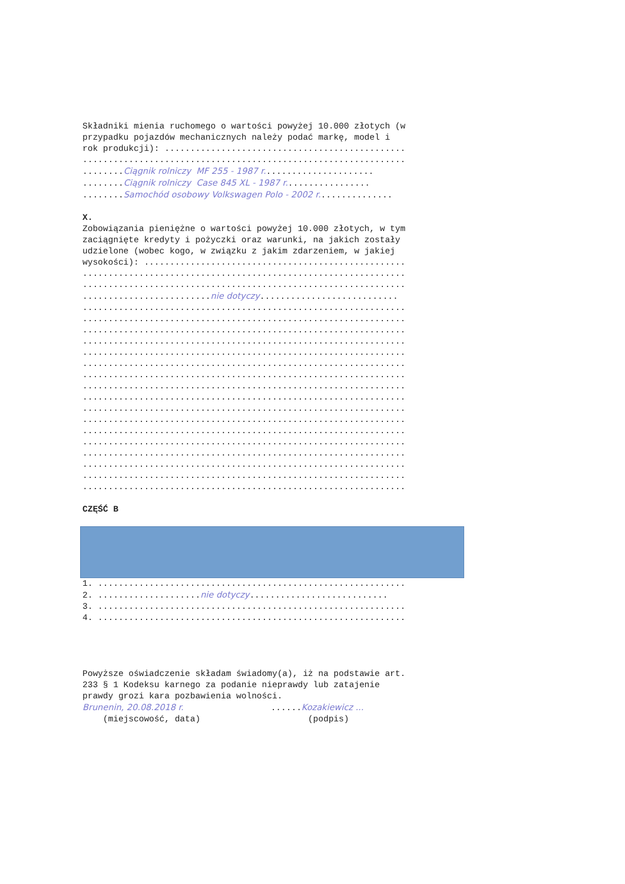Składniki mienia ruchomego o wartości powyżej 10.000 złotych (w przypadku pojazdów mechanicznych należy podać markę, model i rok produkcji): ............................................... ............................................................... ........Ciągnik rolniczy MF 255 - 1987 r...................... ........Ciągnik rolniczy Case 845 XL - 1987 r................. ........Samochód osobowy Volkswagen Polo - 2002 r............... X. Zobowiązania pieniężne o wartości powyżej 10.000 złotych, w tym zaciągnięte kredyty i pożyczki oraz warunki, na jakich zostały udzielone (wobec kogo, w związku z jakim zdarzeniem, w jakiej wysokości): ................................................... ............................................................... ............................................................... .........................nie dotyczy........................... ............................................................... ............................................................... ............................................................... ............................................................... ............................................................... ............................................................... ............................................................... ............................................................... ............................................................... ............................................................... ............................................................... ............................................................... ............................................................... ............................................................... ............................................................... ............................................................... ............................................................... CZĘŚĆ B
1. ............................................................ 2. ....................nie dotyczy........................... 3. ............................................................ 4. ............................................................ Powyższe oświadczenie składam świadomy(a), iż na podstawie art. 233 § 1 Kodeksu karnego za podanie nieprawdy lub zatajenie prawdy grozi kara pozbawienia wolności. Brunenin, 20.08.2018 r. ......Kozakiewicz ... (miejscowość, data) (podpis)